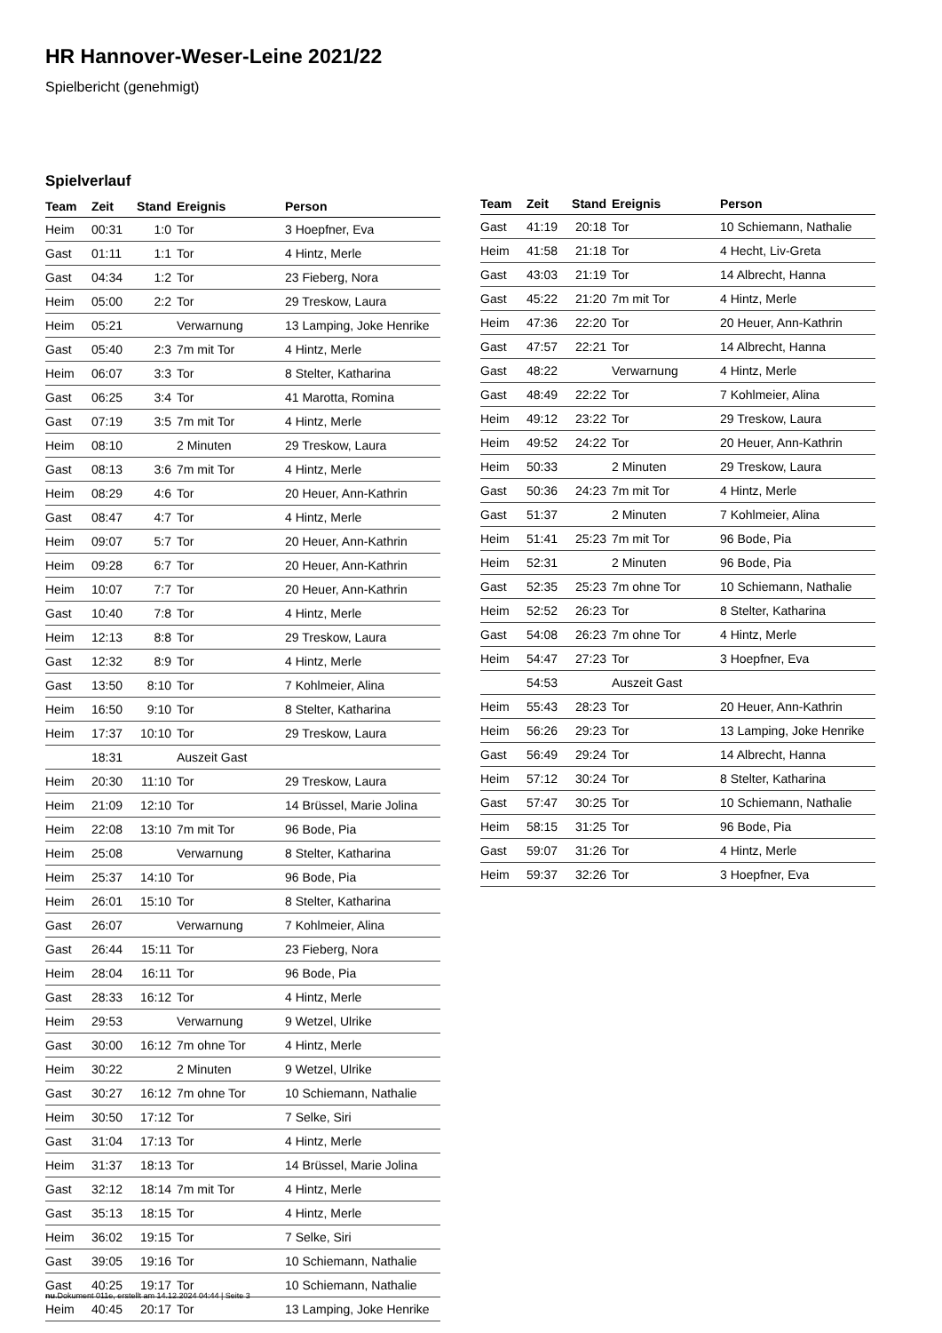HR Hannover-Weser-Leine 2021/22
Spielbericht (genehmigt)
Spielverlauf
| Team | Zeit | Stand | Ereignis | Person |
| --- | --- | --- | --- | --- |
| Heim | 00:31 | 1:0 | Tor | 3 Hoepfner, Eva |
| Gast | 01:11 | 1:1 | Tor | 4 Hintz, Merle |
| Gast | 04:34 | 1:2 | Tor | 23 Fieberg, Nora |
| Heim | 05:00 | 2:2 | Tor | 29 Treskow, Laura |
| Heim | 05:21 | | Verwarnung | 13 Lamping, Joke Henrike |
| Gast | 05:40 | 2:3 | 7m mit Tor | 4 Hintz, Merle |
| Heim | 06:07 | 3:3 | Tor | 8 Stelter, Katharina |
| Gast | 06:25 | 3:4 | Tor | 41 Marotta, Romina |
| Gast | 07:19 | 3:5 | 7m mit Tor | 4 Hintz, Merle |
| Heim | 08:10 | | 2 Minuten | 29 Treskow, Laura |
| Gast | 08:13 | 3:6 | 7m mit Tor | 4 Hintz, Merle |
| Heim | 08:29 | 4:6 | Tor | 20 Heuer, Ann-Kathrin |
| Gast | 08:47 | 4:7 | Tor | 4 Hintz, Merle |
| Heim | 09:07 | 5:7 | Tor | 20 Heuer, Ann-Kathrin |
| Heim | 09:28 | 6:7 | Tor | 20 Heuer, Ann-Kathrin |
| Heim | 10:07 | 7:7 | Tor | 20 Heuer, Ann-Kathrin |
| Gast | 10:40 | 7:8 | Tor | 4 Hintz, Merle |
| Heim | 12:13 | 8:8 | Tor | 29 Treskow, Laura |
| Gast | 12:32 | 8:9 | Tor | 4 Hintz, Merle |
| Gast | 13:50 | 8:10 | Tor | 7 Kohlmeier, Alina |
| Heim | 16:50 | 9:10 | Tor | 8 Stelter, Katharina |
| Heim | 17:37 | 10:10 | Tor | 29 Treskow, Laura |
| | 18:31 | | Auszeit Gast | |
| Heim | 20:30 | 11:10 | Tor | 29 Treskow, Laura |
| Heim | 21:09 | 12:10 | Tor | 14 Brüssel, Marie Jolina |
| Heim | 22:08 | 13:10 | 7m mit Tor | 96 Bode, Pia |
| Heim | 25:08 | | Verwarnung | 8 Stelter, Katharina |
| Heim | 25:37 | 14:10 | Tor | 96 Bode, Pia |
| Heim | 26:01 | 15:10 | Tor | 8 Stelter, Katharina |
| Gast | 26:07 | | Verwarnung | 7 Kohlmeier, Alina |
| Gast | 26:44 | 15:11 | Tor | 23 Fieberg, Nora |
| Heim | 28:04 | 16:11 | Tor | 96 Bode, Pia |
| Gast | 28:33 | 16:12 | Tor | 4 Hintz, Merle |
| Heim | 29:53 | | Verwarnung | 9 Wetzel, Ulrike |
| Gast | 30:00 | 16:12 | 7m ohne Tor | 4 Hintz, Merle |
| Heim | 30:22 | | 2 Minuten | 9 Wetzel, Ulrike |
| Gast | 30:27 | 16:12 | 7m ohne Tor | 10 Schiemann, Nathalie |
| Heim | 30:50 | 17:12 | Tor | 7 Selke, Siri |
| Gast | 31:04 | 17:13 | Tor | 4 Hintz, Merle |
| Heim | 31:37 | 18:13 | Tor | 14 Brüssel, Marie Jolina |
| Gast | 32:12 | 18:14 | 7m mit Tor | 4 Hintz, Merle |
| Gast | 35:13 | 18:15 | Tor | 4 Hintz, Merle |
| Heim | 36:02 | 19:15 | Tor | 7 Selke, Siri |
| Gast | 39:05 | 19:16 | Tor | 10 Schiemann, Nathalie |
| Gast | 40:25 | 19:17 | Tor | 10 Schiemann, Nathalie |
| Heim | 40:45 | 20:17 | Tor | 13 Lamping, Joke Henrike |
| Team | Zeit | Stand | Ereignis | Person |
| --- | --- | --- | --- | --- |
| Gast | 41:19 | 20:18 | Tor | 10 Schiemann, Nathalie |
| Heim | 41:58 | 21:18 | Tor | 4 Hecht, Liv-Greta |
| Gast | 43:03 | 21:19 | Tor | 14 Albrecht, Hanna |
| Gast | 45:22 | 21:20 | 7m mit Tor | 4 Hintz, Merle |
| Heim | 47:36 | 22:20 | Tor | 20 Heuer, Ann-Kathrin |
| Gast | 47:57 | 22:21 | Tor | 14 Albrecht, Hanna |
| Gast | 48:22 | | Verwarnung | 4 Hintz, Merle |
| Gast | 48:49 | 22:22 | Tor | 7 Kohlmeier, Alina |
| Heim | 49:12 | 23:22 | Tor | 29 Treskow, Laura |
| Heim | 49:52 | 24:22 | Tor | 20 Heuer, Ann-Kathrin |
| Heim | 50:33 | | 2 Minuten | 29 Treskow, Laura |
| Gast | 50:36 | 24:23 | 7m mit Tor | 4 Hintz, Merle |
| Gast | 51:37 | | 2 Minuten | 7 Kohlmeier, Alina |
| Heim | 51:41 | 25:23 | 7m mit Tor | 96 Bode, Pia |
| Heim | 52:31 | | 2 Minuten | 96 Bode, Pia |
| Gast | 52:35 | 25:23 | 7m ohne Tor | 10 Schiemann, Nathalie |
| Heim | 52:52 | 26:23 | Tor | 8 Stelter, Katharina |
| Gast | 54:08 | 26:23 | 7m ohne Tor | 4 Hintz, Merle |
| Heim | 54:47 | 27:23 | Tor | 3 Hoepfner, Eva |
| | 54:53 | | Auszeit Gast | |
| Heim | 55:43 | 28:23 | Tor | 20 Heuer, Ann-Kathrin |
| Heim | 56:26 | 29:23 | Tor | 13 Lamping, Joke Henrike |
| Gast | 56:49 | 29:24 | Tor | 14 Albrecht, Hanna |
| Heim | 57:12 | 30:24 | Tor | 8 Stelter, Katharina |
| Gast | 57:47 | 30:25 | Tor | 10 Schiemann, Nathalie |
| Heim | 58:15 | 31:25 | Tor | 96 Bode, Pia |
| Gast | 59:07 | 31:26 | Tor | 4 Hintz, Merle |
| Heim | 59:37 | 32:26 | Tor | 3 Hoepfner, Eva |
nu.Dokument 011e, erstellt am 14.12.2024 04:44 | Seite 3